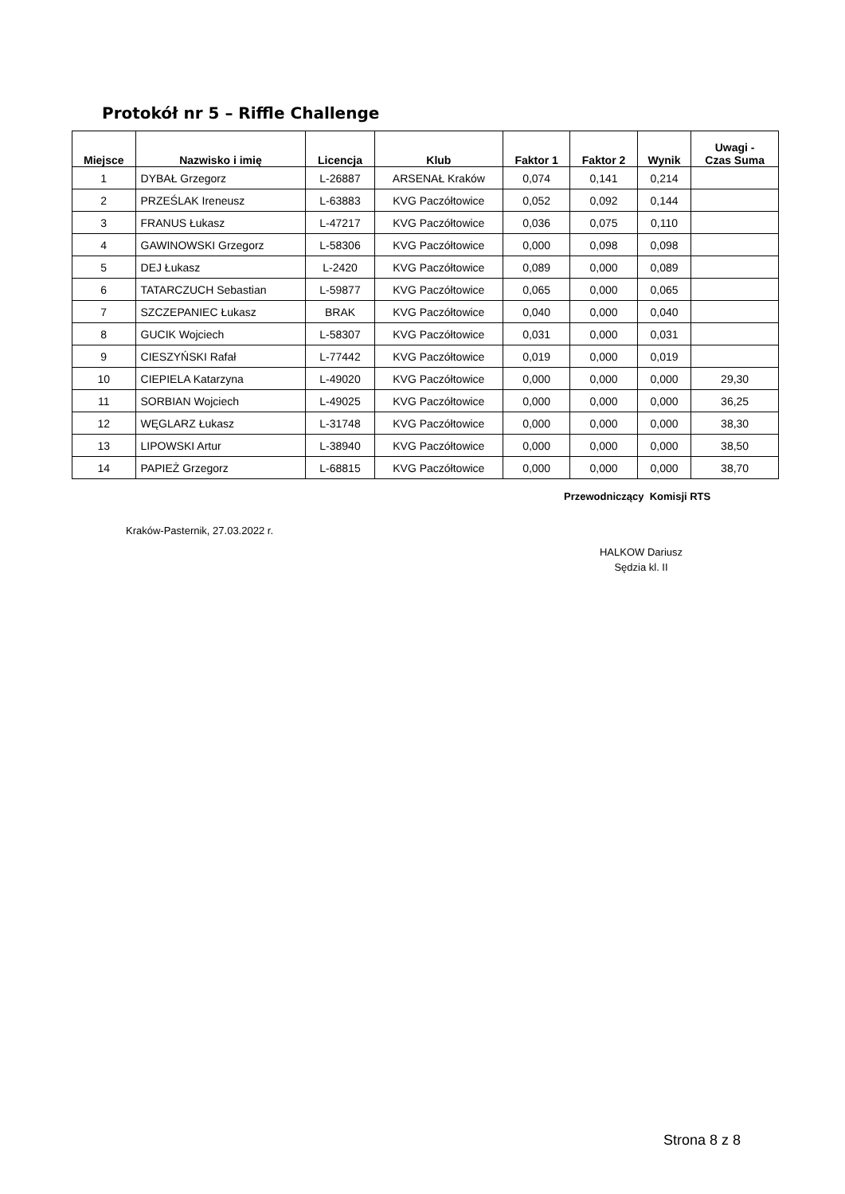Protokół nr 5 – Riffle Challenge
| Miejsce | Nazwisko i imię | Licencja | Klub | Faktor 1 | Faktor 2 | Wynik | Uwagi - Czas Suma |
| --- | --- | --- | --- | --- | --- | --- | --- |
| 1 | DYBAŁ Grzegorz | L-26887 | ARSENAŁ Kraków | 0,074 | 0,141 | 0,214 | |
| 2 | PRZEŚLAK Ireneusz | L-63883 | KVG Paczółtowice | 0,052 | 0,092 | 0,144 | |
| 3 | FRANUS Łukasz | L-47217 | KVG Paczółtowice | 0,036 | 0,075 | 0,110 | |
| 4 | GAWINOWSKI Grzegorz | L-58306 | KVG Paczółtowice | 0,000 | 0,098 | 0,098 | |
| 5 | DEJ Łukasz | L-2420 | KVG Paczółtowice | 0,089 | 0,000 | 0,089 | |
| 6 | TATARCZUCH Sebastian | L-59877 | KVG Paczółtowice | 0,065 | 0,000 | 0,065 | |
| 7 | SZCZEPANIEC Łukasz | BRAK | KVG Paczółtowice | 0,040 | 0,000 | 0,040 | |
| 8 | GUCIK Wojciech | L-58307 | KVG Paczółtowice | 0,031 | 0,000 | 0,031 | |
| 9 | CIESZYŃSKI Rafał | L-77442 | KVG Paczółtowice | 0,019 | 0,000 | 0,019 | |
| 10 | CIEPIELA Katarzyna | L-49020 | KVG Paczółtowice | 0,000 | 0,000 | 0,000 | 29,30 |
| 11 | SORBIAN Wojciech | L-49025 | KVG Paczółtowice | 0,000 | 0,000 | 0,000 | 36,25 |
| 12 | WĘGLARZ Łukasz | L-31748 | KVG Paczółtowice | 0,000 | 0,000 | 0,000 | 38,30 |
| 13 | LIPOWSKI Artur | L-38940 | KVG Paczółtowice | 0,000 | 0,000 | 0,000 | 38,50 |
| 14 | PAPIEŻ Grzegorz | L-68815 | KVG Paczółtowice | 0,000 | 0,000 | 0,000 | 38,70 |
Przewodniczący Komisji RTS
Kraków-Pasternik, 27.03.2022 r.
HALKOW Dariusz
Sędzia kl. II
Strona 8 z 8